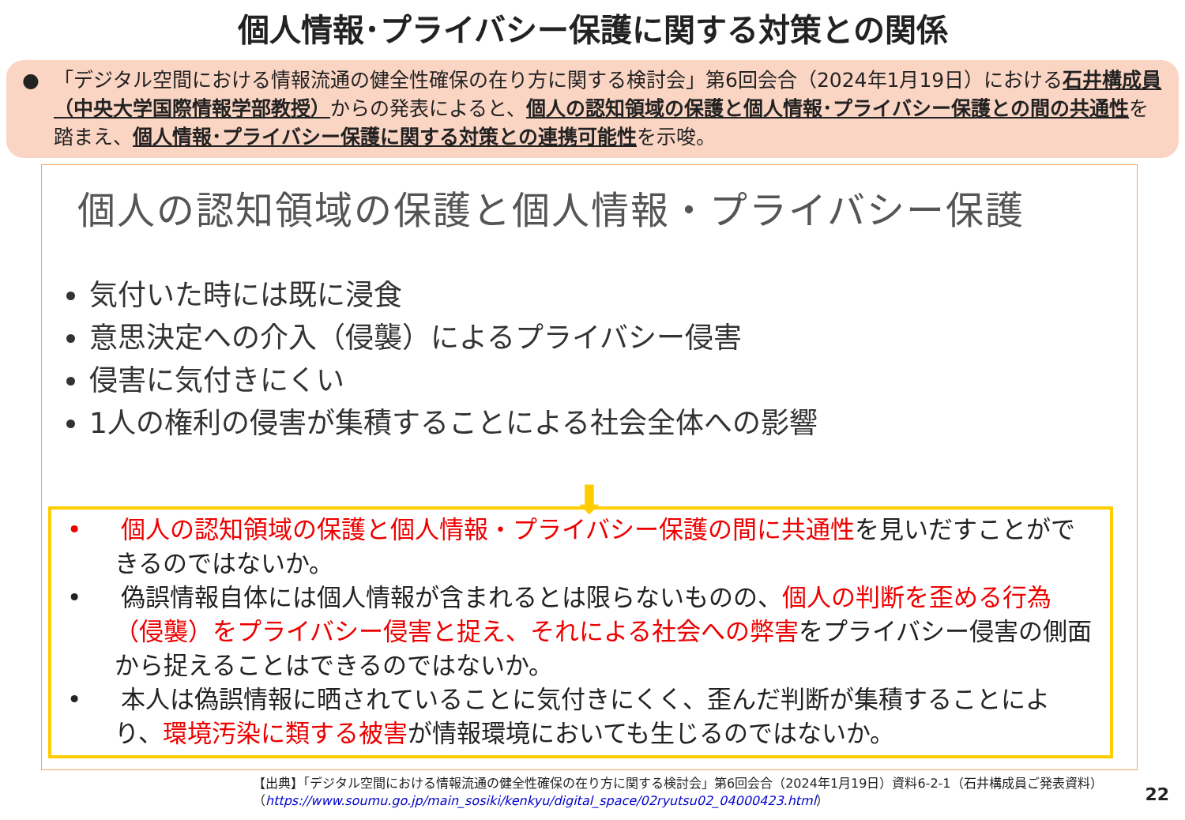個人情報･プライバシー保護に関する対策との関係
● 「デジタル空間における情報流通の健全性確保の在り方に関する検討会」第6回会合（2024年1月19日）における石井構成員（中央大学国際情報学部教授）からの発表によると、個人の認知領域の保護と個人情報･プライバシー保護との間の共通性を踏まえ、個人情報･プライバシー保護に関する対策との連携可能性を示唆。
個人の認知領域の保護と個人情報・プライバシー保護
気付いた時には既に浸食
意思決定への介入（侵襲）によるプライバシー侵害
侵害に気付きにくい
1人の権利の侵害が集積することによる社会全体への影響
⬇
• 個人の認知領域の保護と個人情報・プライバシー保護の間に共通性を見いだすことができるのではないか。
• 偽誤情報自体には個人情報が含まれるとは限らないものの、個人の判断を歪める行為（侵襲）をプライバシー侵害と捉え、それによる社会への弊害をプライバシー侵害の側面から捉えることはできるのではないか。
• 本人は偽誤情報に晒されていることに気付きにくく、歪んだ判断が集積することにより、環境汚染に類する被害が情報環境においても生じるのではないか。
【出典】「デジタル空間における情報流通の健全性確保の在り方に関する検討会」第6回会合（2024年1月19日）資料6-2-1（石井構成員ご発表資料）
（https://www.soumu.go.jp/main_sosiki/kenkyu/digital_space/02ryutsu02_04000423.html）
22